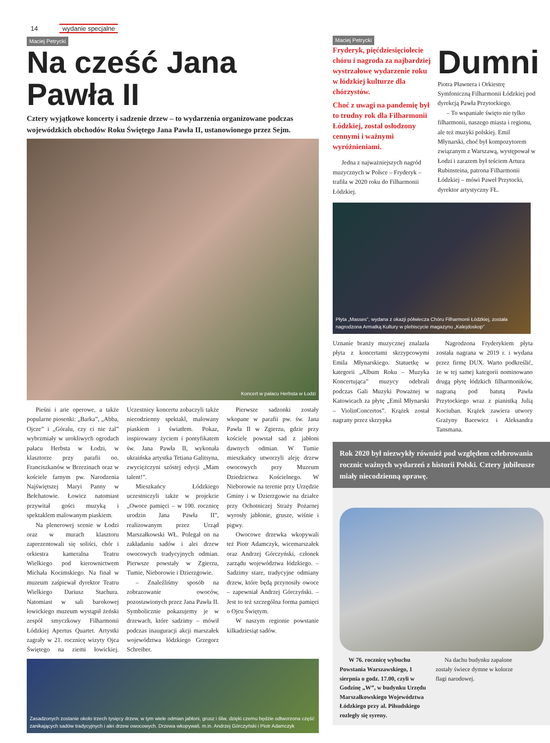14 wydanie specjalne
Maciej Petrycki
Na cześć Jana Pawła II
Cztery wyjątkowe koncerty i sadzenie drzew – to wydarzenia organizowane podczas wojewódzkich obchodów Roku Świętego Jana Pawła II, ustanowionego przez Sejm.
Koncert w pałacu Herbsta w Łodzi
Pieśni i arie operowe, a także popularne piosenki: „Barka”, „Abba, Ojcze” i „Góralu, czy ci nie żal” wybrzmiały w urokliwych ogrodach pałacu Herbsta w Łodzi, w klasztorze przy parafii oo. Franciszkanów w Brzezinach oraz w kościele farnym pw. Narodzenia Najświętszej Maryi Panny w Bełchatowie. Łowicz natomiast przywitał gości muzyką i spektaklem malowanym piaskiem.
Na plenerowej scenie w Łodzi oraz w murach klasztoru zaprezentowali się soliści, chór i orkiestra kameralna Teatru Wielkiego pod kierownictwem Michała Kocimskiego. Na finał w muzeum zaśpiewał dyrektor Teatru Wielkiego Dariusz Stachura. Natomiast w sali barokowej łowickiego muzeum wystąpił żeński zespół smyczkowy Filharmonii Łódzkiej Apertus Quartet. Artystki zagrały w 21. rocznicę wizyty Ojca Świętego na ziemi łowickiej. Uczestnicy koncertu zobaczyli także niecodzienny spektakl, malowany piaskiem i światłem. Pokaz, inspirowany życiem i pontyfikatem św. Jana Pawła II, wykonała ukraińska artystka Tetiana Galitsyna, zwyciężczyni szóstej edycji „Mam talent!”.
Mieszkańcy Łódzkiego uczestniczyli także w projekcie „Owoce pamięci – w 100. rocznicę urodzin Jana Pawła II”, realizowanym przez Urząd Marszałkowski WŁ. Polegał on na zakładaniu sadów i alei drzew owocowych tradycyjnych odmian. Pierwsze powstały w Zgierzu, Tumie, Nieborowie i Dzierzgowie.
– Znaleźliśmy sposób na zobrazowanie owoców, pozostawionych przez Jana Pawła II. Symbolicznie pokazujemy je w drzewach, które sadzimy – mówił podczas inauguracji akcji marszałek województwa łódzkiego Grzegorz Schreiber.
Pierwsze sadzonki zostały wkopane w parafii pw. św. Jana Pawła II w Zgierzu, gdzie przy kościele powstał sad z jabłoni dawnych odmian. W Tumie mieszkańcy utworzyli aleję drzew owocowych przy Muzeum Dziedzictwa Kościelnego. W Nieborowie na terenie przy Urzędzie Gminy i w Dzierzgowie na działce przy Ochotniczej Straży Pożarnej wyrosły jabłonie, grusze, wiśnie i pigwy.
Owocowe drzewka wkopywali też Piotr Adamczyk, wicemarszałek oraz Andrzej Górczyński, członek zarządu województwa łódzkiego. – Sadzimy stare, tradycyjne odmiany drzew, które będą przynosiły owoce – zapewniał Andrzej Górczyński. – Jest to też szczególna forma pamięci o Ojcu Świętym.
W naszym regionie powstanie kilkadziesiąt sadów.
Zasadzonych zostanie około trzech tysięcy drzew, w tym wiele odmian jabłoni, grusz i śliw, dzięki czemu będzie odtworzona część zanikających sadów tradycyjnych i alei drzew owocowych. Drzewa wkopywali, m.in. Andrzej Górczyński i Piotr Adamczyk
Maciej Petrycki
Fryderyk, pięćdziesięciolecie chóru i nagroda za najbardziej wystrzałowe wydarzenie roku w łódzkiej kulturze dla chórzystów.
Choć z uwagi na pandemię był to trudny rok dla Filharmonii Łódzkiej, został osłodzony cennymi i ważnymi wyróżnieniami.
Jedna z najważniejszych nagród muzycznych w Polsce – Fryderyk – trafiła w 2020 roku do Filharmonii Łódzkiej.
Dumni
Piotra Pławnera i Orkiestrę Symfoniczną Filharmonii Łódzkiej pod dyrekcją Pawła Przytockiego.
– To wspaniałe święto nie tylko filharmonii, naszego miasta i regionu, ale też muzyki polskiej. Emil Młynarski, choć był kompozytorem związanym z Warszawą, występował w Łodzi i zarazem był teściem Artura Rubinsteina, patrona Filharmonii Łódzkiej – mówi Paweł Przytocki, dyrektor artystyczny FŁ.
Płyta „Masses”, wydana z okazji półwiecza Chóru Filharmonii Łódzkiej, została nagrodzona Armatką Kultury w plebiscycie magazynu „Kalejdoskop”
Uznanie branży muzycznej znalazła płyta z koncertami skrzypcowymi Emila Młynarskiego. Statuetkę w kategorii „Album Roku – Muzyka Koncertująca” muzycy odebrali podczas Gali Muzyki Poważnej w Katowicach za płytę „Emil Młynarski – ViolinConcertos”. Krążek został nagrany przez skrzypka
Nagrodzona Fryderykiem płyta została nagrana w 2019 r. i wydana przez firmę DUX. Warto podkreślić, że w tej samej kategorii nominowano drugą płytę łódzkich filharmoników, nagraną pod batutą Pawła Przytockiego wraz z pianistką Julią Kociuban. Krążek zawiera utwory Grażyny Bacewicz i Aleksandra Tansmana.
Rok 2020 był niezwykły również pod względem celebrowania rocznic ważnych wydarzeń z historii Polski. Cztery jubileusze miały niecodzienną oprawę.
W 76. rocznicę wybuchu Powstania Warszawskiego, 1 sierpnia o godz. 17.00, czyli w Godzinę „W”, w budynku Urzędu Marszałkowskiego Województwa Łódzkiego przy al. Piłsudskiego rozległy się syreny.
Na dachu budynku zapalone zostały świece dymne w kolorze flagi narodowej.